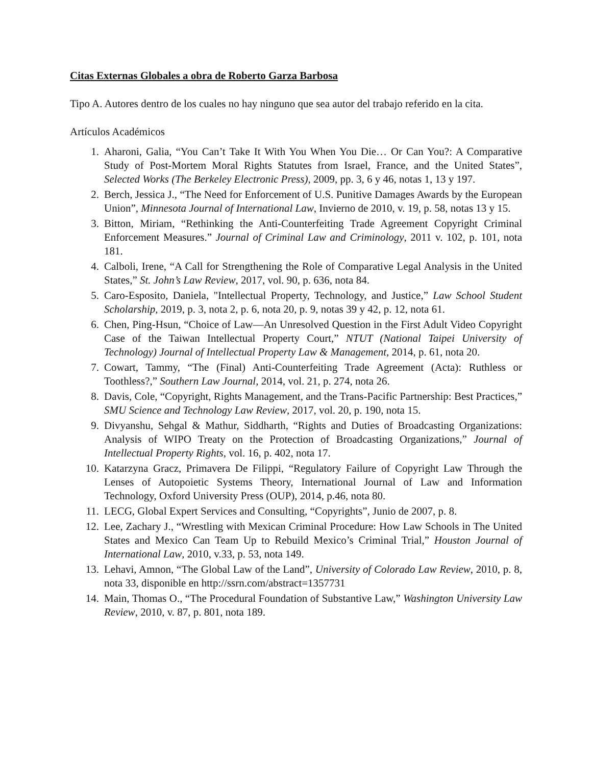Citas Externas Globales a obra de Roberto Garza Barbosa
Tipo A. Autores dentro de los cuales no hay ninguno que sea autor del trabajo referido en la cita.
Artículos Académicos
1. Aharoni, Galia, “You Can’t Take It With You When You Die… Or Can You?: A Comparative Study of Post-Mortem Moral Rights Statutes from Israel, France, and the United States”, Selected Works (The Berkeley Electronic Press), 2009, pp. 3, 6 y 46, notas 1, 13 y 197.
2. Berch, Jessica J., “The Need for Enforcement of U.S. Punitive Damages Awards by the European Union”, Minnesota Journal of International Law, Invierno de 2010, v. 19, p. 58, notas 13 y 15.
3. Bitton, Miriam, “Rethinking the Anti-Counterfeiting Trade Agreement Copyright Criminal Enforcement Measures.” Journal of Criminal Law and Criminology, 2011 v. 102, p. 101, nota 181.
4. Calboli, Irene, “A Call for Strengthening the Role of Comparative Legal Analysis in the United States,” St. John’s Law Review, 2017, vol. 90, p. 636, nota 84.
5. Caro-Esposito, Daniela, "Intellectual Property, Technology, and Justice,” Law School Student Scholarship, 2019, p. 3, nota 2, p. 6, nota 20, p. 9, notas 39 y 42, p. 12, nota 61.
6. Chen, Ping-Hsun, “Choice of Law—An Unresolved Question in the First Adult Video Copyright Case of the Taiwan Intellectual Property Court,” NTUT (National Taipei University of Technology) Journal of Intellectual Property Law & Management, 2014, p. 61, nota 20.
7. Cowart, Tammy, “The (Final) Anti-Counterfeiting Trade Agreement (Acta): Ruthless or Toothless?,” Southern Law Journal, 2014, vol. 21, p. 274, nota 26.
8. Davis, Cole, “Copyright, Rights Management, and the Trans-Pacific Partnership: Best Practices,” SMU Science and Technology Law Review, 2017, vol. 20, p. 190, nota 15.
9. Divyanshu, Sehgal & Mathur, Siddharth, “Rights and Duties of Broadcasting Organizations: Analysis of WIPO Treaty on the Protection of Broadcasting Organizations,” Journal of Intellectual Property Rights, vol. 16, p. 402, nota 17.
10. Katarzyna Gracz, Primavera De Filippi, “Regulatory Failure of Copyright Law Through the Lenses of Autopoietic Systems Theory, International Journal of Law and Information Technology, Oxford University Press (OUP), 2014, p.46, nota 80.
11. LECG, Global Expert Services and Consulting, “Copyrights”, Junio de 2007, p. 8.
12. Lee, Zachary J., “Wrestling with Mexican Criminal Procedure: How Law Schools in The United States and Mexico Can Team Up to Rebuild Mexico’s Criminal Trial,” Houston Journal of International Law, 2010, v.33, p. 53, nota 149.
13. Lehavi, Amnon, “The Global Law of the Land”, University of Colorado Law Review, 2010, p. 8, nota 33, disponible en http://ssrn.com/abstract=1357731
14. Main, Thomas O., “The Procedural Foundation of Substantive Law,” Washington University Law Review, 2010, v. 87, p. 801, nota 189.